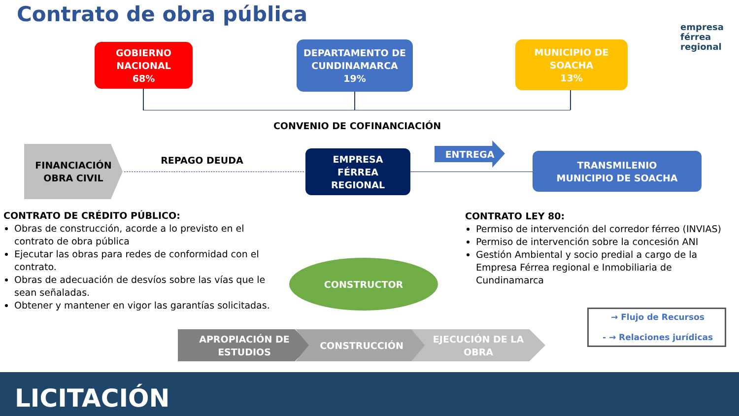Contrato de obra pública
empresa
férrea
regional
GOBIERNO
NACIONAL
68%
DEPARTAMENTO DE
CUNDINAMARCA
19%
MUNICIPIO DE
SOACHA
13%
CONVENIO DE COFINANCIACIÓN
FINANCIACIÓN
OBRA CIVIL
REPAGO DEUDA
EMPRESA
FÉRREA
REGIONAL
ENTREGA
TRANSMILENIO
MUNICIPIO DE SOACHA
CONTRATO DE CRÉDITO PÚBLICO:
Obras de construcción, acorde a lo previsto en el contrato de obra pública
Ejecutar las obras para redes de conformidad con el contrato.
Obras de adecuación de desvíos sobre las vías que le sean señaladas.
Obtener y mantener en vigor las garantías solicitadas.
CONTRATO LEY 80:
Permiso de intervención del corredor férreo (INVIAS)
Permiso de intervención sobre la concesión ANI
Gestión Ambiental y socio predial a cargo de la Empresa Férrea regional e Inmobiliaria de Cundinamarca
CONSTRUCTOR
APROPIACIÓN DE
ESTUDIOS
CONSTRUCCIÓN
EJECUCIÓN DE LA
OBRA
→ Flujo de Recursos
- → Relaciones jurídicas
LICITACIÓN